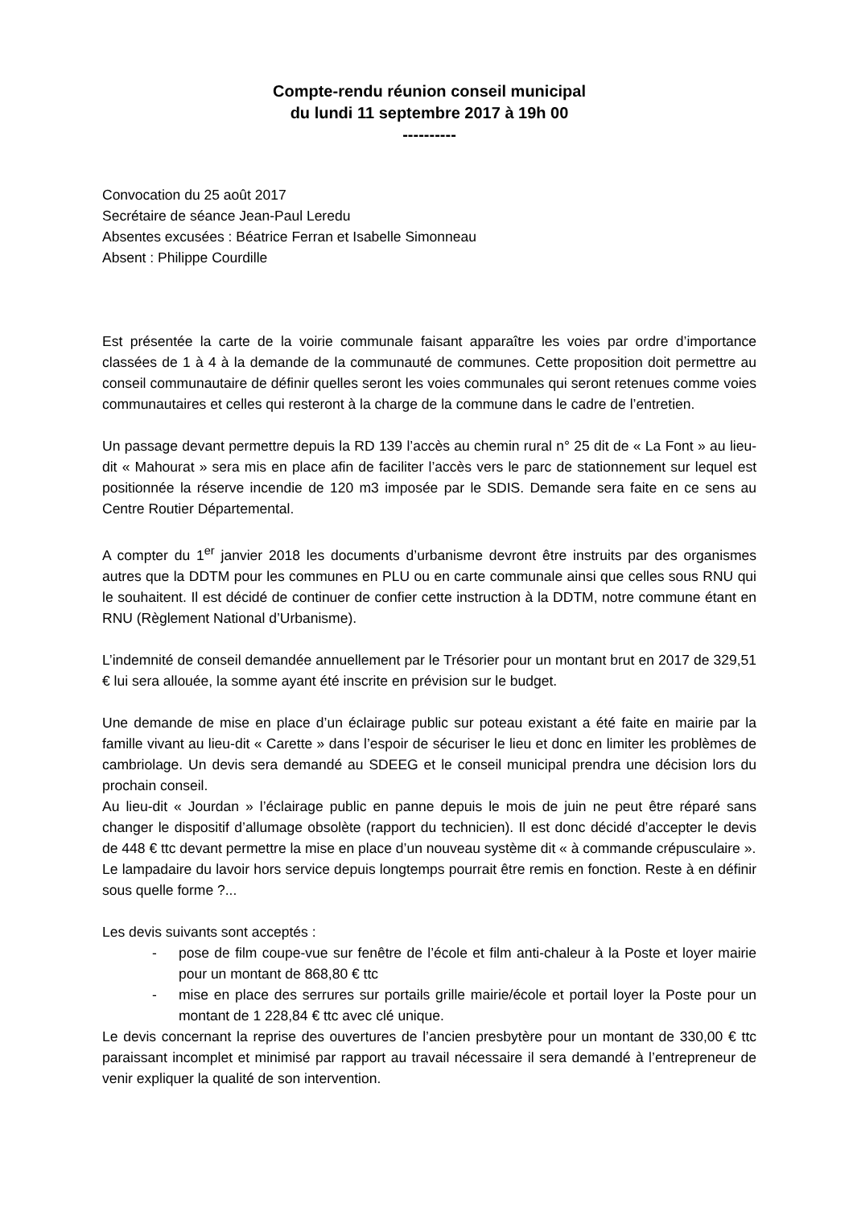Compte-rendu réunion conseil municipal
du lundi 11 septembre 2017 à 19h 00
----------
Convocation du 25 août 2017
Secrétaire de séance Jean-Paul Leredu
Absentes excusées : Béatrice Ferran et Isabelle Simonneau
Absent : Philippe Courdille
Est présentée la carte de la voirie communale faisant apparaître les voies par ordre d’importance classées de 1 à 4 à la demande de la communauté de communes. Cette proposition doit permettre au conseil communautaire de définir quelles seront les voies communales qui seront retenues comme voies communautaires et celles qui resteront à la charge de la commune dans le cadre de l’entretien.
Un passage devant permettre depuis la RD 139 l’accès au chemin rural n° 25 dit de « La Font » au lieu-dit « Mahourat » sera mis en place afin de faciliter l’accès vers le parc de stationnement sur lequel est positionnée la réserve incendie de 120 m3 imposée par le SDIS. Demande sera faite en ce sens au Centre Routier Départemental.
A compter du 1<sup>er</sup> janvier 2018 les documents d’urbanisme devront être instruits par des organismes autres que la DDTM pour les communes en PLU ou en carte communale ainsi que celles sous RNU qui le souhaitent. Il est décidé de continuer de confier cette instruction à la DDTM, notre commune étant en RNU (Règlement National d’Urbanisme).
L’indemnité de conseil demandée annuellement par le Trésorier pour un montant brut en 2017 de 329,51 € lui sera allouée, la somme ayant été inscrite en prévision sur le budget.
Une demande de mise en place d’un éclairage public sur poteau existant a été faite en mairie par la famille vivant au lieu-dit « Carette » dans l’espoir de sécuriser le lieu et donc en limiter les problèmes de cambriolage. Un devis sera demandé au SDEEG et le conseil municipal prendra une décision lors du prochain conseil.
Au lieu-dit « Jourdan » l’éclairage public en panne depuis le mois de juin ne peut être réparé sans changer le dispositif d’allumage obsolète (rapport du technicien). Il est donc décidé d’accepter le devis de 448 € ttc devant permettre la mise en place d’un nouveau système dit « à commande crépusculaire ».
Le lampadaire du lavoir hors service depuis longtemps pourrait être remis en fonction. Reste à en définir sous quelle forme ?...
Les devis suivants sont acceptés :
- pose de film coupe-vue sur fenêtre de l’école et film anti-chaleur à la Poste et loyer mairie pour un montant de 868,80 € ttc
- mise en place des serrures sur portails grille mairie/école et portail loyer la Poste pour un montant de 1 228,84 € ttc avec clé unique.
Le devis concernant la reprise des ouvertures de l’ancien presbytère pour un montant de 330,00 € ttc paraissant incomplet et minimisé par rapport au travail nécessaire il sera demandé à l’entrepreneur de venir expliquer la qualité de son intervention.